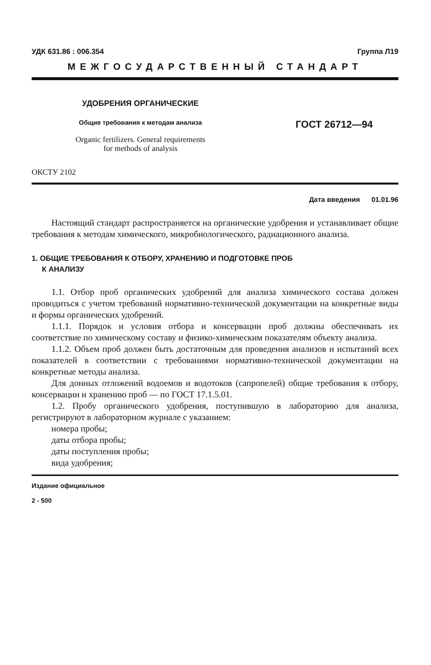УДК 631.86 : 006.354 Группа Л19
МЕЖГОСУДАРСТВЕННЫЙ СТАНДАРТ
УДОБРЕНИЯ ОРГАНИЧЕСКИЕ
Общие требования к методам анализа
Organic fertilizers. General requirements
for methods of analysis
ГОСТ 26712—94
ОКСТУ 2102
Дата введения 01.01.96
Настоящий стандарт распространяется на органические удобрения и устанавливает общие требования к методам химического, микробиологического, радиационного анализа.
1. ОБЩИЕ ТРЕБОВАНИЯ К ОТБОРУ, ХРАНЕНИЮ И ПОДГОТОВКЕ ПРОБ
К АНАЛИЗУ
1.1. Отбор проб органических удобрений для анализа химического состава должен проводиться с учетом требований нормативно-технической документации на конкретные виды и формы органических удобрений.
1.1.1. Порядок и условия отбора и консервации проб должны обеспечивать их соответствие по химическому составу и физико-химическим показателям объекту анализа.
1.1.2. Объем проб должен быть достаточным для проведения анализов и испытаний всех показателей в соответствии с требованиями нормативно-технической документации на конкретные методы анализа.
Для донных отложений водоемов и водотоков (сапропелей) общие требования к отбору, консервации и хранению проб — по ГОСТ 17.1.5.01.
1.2. Пробу органического удобрения, поступившую в лабораторию для анализа, регистрируют в лабораторном журнале с указанием:
номера пробы;
даты отбора пробы;
даты поступления пробы;
вида удобрения;
Издание официальное
2 - 500